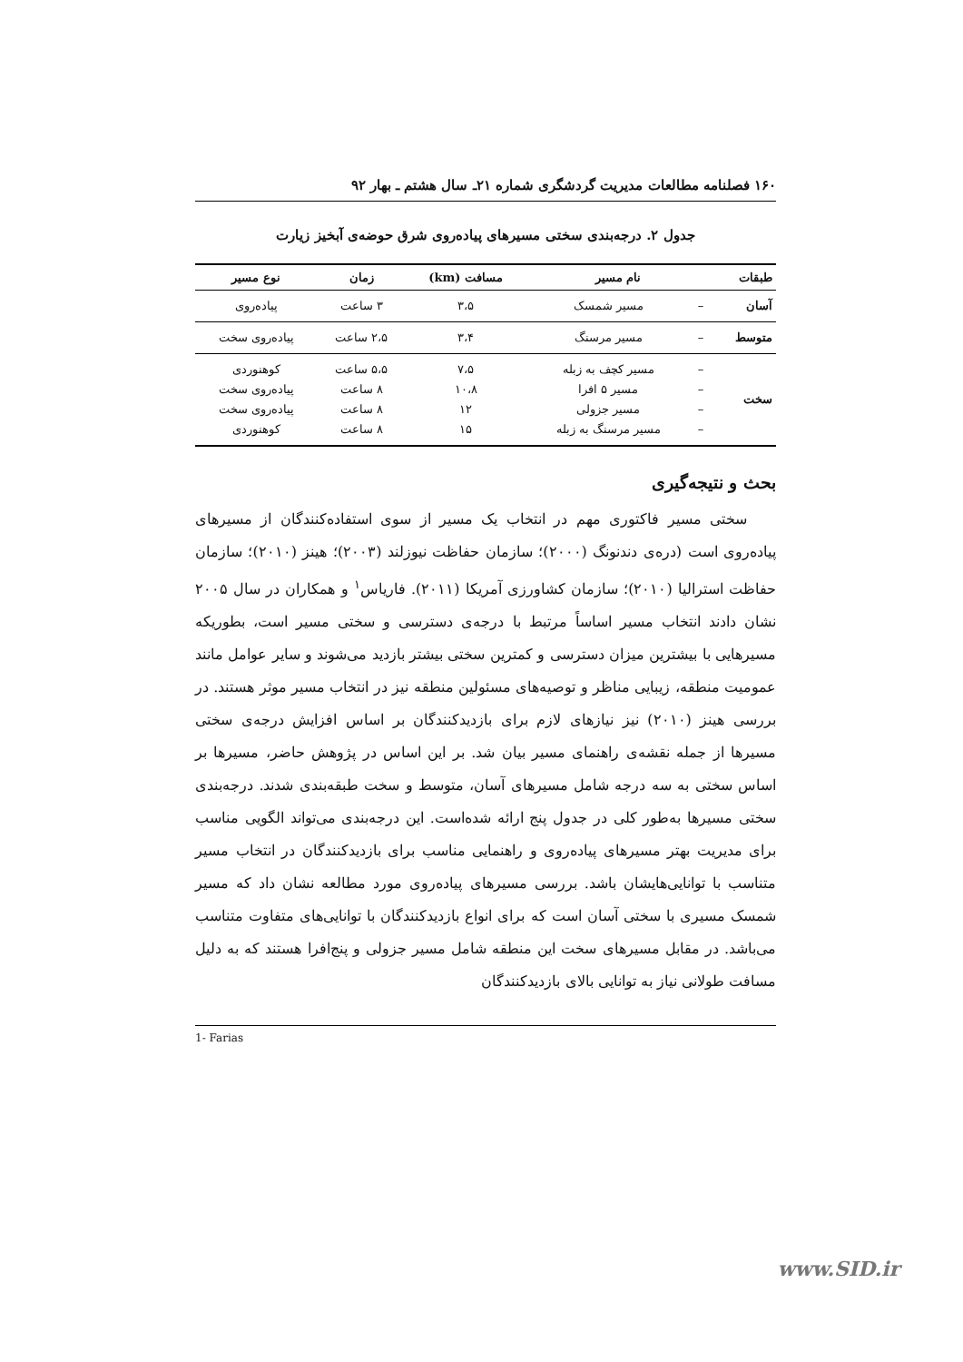۱۶۰ فصلنامه مطالعات مدیریت گردشگری شماره ۲۱ـ سال هشتم ـ بهار ۹۲
جدول ۲. درجه‌بندی سختی مسیرهای پیاده‌روی شرق حوضه‌ی آبخیز زیارت
| طبقات | نام مسیر | | مسافت (km) | زمان | نوع مسیر |
| --- | --- | --- | --- | --- | --- |
| آسان | – | مسیر شمسک | ۳،۵ | ۳ ساعت | پیاده‌روی |
| متوسط | – | مسیر مرسنگ | ۳،۴ | ۲،۵ ساعت | پیاده‌روی سخت |
| سخت | – – – – | مسیر کچف به زبله مسیر ۵ افرا مسیر جزولی مسیر مرسنگ به زبله | ۷،۵ ۱۰،۸ ۱۲ ۱۵ | ۵،۵ ساعت ۸ ساعت ۸ ساعت ۸ ساعت | کوهنوردی پیاده‌روی سخت پیاده‌روی سخت کوهنوردی |
بحث و نتیجه‌گیری
سختی مسیر فاکتوری مهم در انتخاب یک مسیر از سوی استفاده‌کنندگان از مسیرهای پیاده‌روی است (دره‌ی دندنونگ (۲۰۰۰)؛ سازمان حفاظت نیوزلند (۲۰۰۳)؛ هینز (۲۰۱۰)؛ سازمان حفاظت استرالیا (۲۰۱۰)؛ سازمان کشاورزی آمریکا (۲۰۱۱). فاریاس<sup>۱</sup> و همکاران در سال ۲۰۰۵ نشان دادند انتخاب مسیر اساساً مرتبط با درجه‌ی دسترسی و سختی مسیر است، بطوریکه مسیرهایی با بیشترین میزان دسترسی و کمترین سختی بیشتر بازدید می‌شوند و سایر عوامل مانند عمومیت منطقه، زیبایی مناظر و توصیه‌های مسئولین منطقه نیز در انتخاب مسیر موثر هستند. در بررسی هینز (۲۰۱۰) نیز نیازهای لازم برای بازدیدکنندگان بر اساس افزایش درجه‌ی سختی مسیرها از جمله نقشه‌ی راهنمای مسیر بیان شد. بر این اساس در پژوهش حاضر، مسیرها بر اساس سختی به سه درجه شامل مسیرهای آسان، متوسط و سخت طبقه‌بندی شدند. درجه‌بندی سختی مسیرها به‌طور کلی در جدول پنج ارائه شده‌است. این درجه‌بندی می‌تواند الگویی مناسب برای مدیریت بهتر مسیرهای پیاده‌روی و راهنمایی مناسب برای بازدیدکنندگان در انتخاب مسیر متناسب با توانایی‌هایشان باشد. بررسی مسیرهای پیاده‌روی مورد مطالعه نشان داد که مسیر شمسک مسیری با سختی آسان است که برای انواع بازدیدکنندگان با توانایی‌های متفاوت متناسب می‌باشد. در مقابل مسیرهای سخت این منطقه شامل مسیر جزولی و پنج‌افرا هستند که به دلیل مسافت طولانی نیاز به توانایی بالای بازدیدکنندگان
1- Farias
www.SID.ir